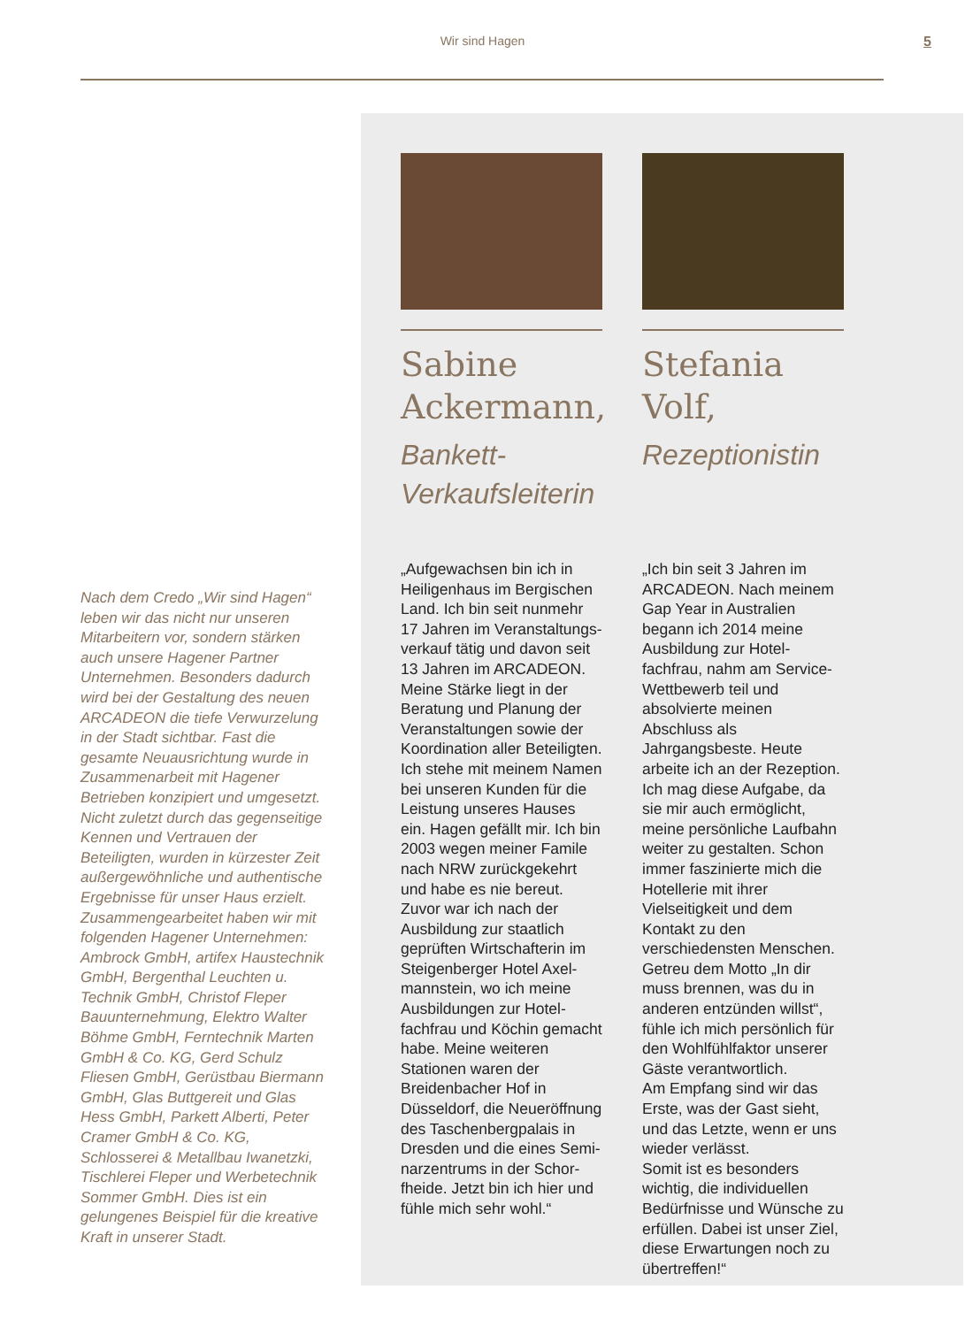Wir sind Hagen
5
Nach dem Credo „Wir sind Hagen“ leben wir das nicht nur unseren Mitarbeitern vor, sondern stärken auch unsere Hagener Partner Unternehmen. Besonders dadurch wird bei der Gestaltung des neuen ARCADEON die tiefe Verwurzelung in der Stadt sichtbar. Fast die gesamte Neuausrichtung wurde in Zusammenarbeit mit Hagener Betrieben konzipiert und umgesetzt. Nicht zuletzt durch das gegenseitige Kennen und Vertrauen der Beteiligten, wurden in kürzester Zeit außergewöhnliche und authentische Ergebnisse für unser Haus erzielt. Zusammengearbeitet haben wir mit folgenden Hagener Unternehmen: Ambrock GmbH, artifex Haustechnik GmbH, Bergenthal Leuchten u. Technik GmbH, Christof Fleper Bauunternehmung, Elektro Walter Böhme GmbH, Ferntechnik Marten GmbH & Co. KG, Gerd Schulz Fliesen GmbH, Gerüstbau Biermann GmbH, Glas Buttgereit und Glas Hess GmbH, Parkett Alberti, Peter Cramer GmbH & Co. KG, Schlosserei & Metallbau Iwanetzki, Tischlerei Fleper und Werbetechnik Sommer GmbH. Dies ist ein gelungenes Beispiel für die kreative Kraft in unserer Stadt.
Sabine Ackermann,
Bankett-Verkaufsleiterin
„Aufgewachsen bin ich in Heiligenhaus im Bergischen Land. Ich bin seit nunmehr 17 Jahren im Veranstaltungs­verkauf tätig und davon seit 13 Jahren im ARCADEON. Meine Stärke liegt in der Beratung und Planung der Veranstaltungen sowie der Koordination aller Beteiligten. Ich stehe mit meinem Namen bei unseren Kunden für die Leistung unseres Hauses ein. Hagen gefällt mir. Ich bin 2003 wegen meiner Famile nach NRW zurückgekehrt und habe es nie bereut.
Zuvor war ich nach der Ausbildung zur staatlich geprüften Wirtschafterin im Steigenberger Hotel Axel­mannstein, wo ich meine Ausbildungen zur Hotel­fachfrau und Köchin gemacht habe. Meine weiteren Stationen waren der Breidenbacher Hof in Düsseldorf, die Neueröffnung des Taschenbergpalais in Dresden und die eines Semi­narzentrums in der Schor­fheide. Jetzt bin ich hier und fühle mich sehr wohl.“
Stefania Volf,
Rezeptionistin
„Ich bin seit 3 Jahren im ARCADEON. Nach meinem Gap Year in Australien begann ich 2014 meine Ausbildung zur Hotel­fachfrau, nahm am Service-Wettbewerb teil und absolvierte meinen Abschluss als Jahrgangsbeste. Heute arbeite ich an der Rezeption. Ich mag diese Aufgabe, da sie mir auch ermöglicht, meine persönliche Laufbahn weiter zu gestalten. Schon immer faszinierte mich die Hotellerie mit ihrer Vielseitigkeit und dem Kontakt zu den verschiedensten Menschen. Getreu dem Motto „In dir muss brennen, was du in anderen entzünden willst“, fühle ich mich persönlich für den Wohlfühlfaktor unserer Gäste verantwortlich.
Am Empfang sind wir das Erste, was der Gast sieht, und das Letzte, wenn er uns wieder verlässt.
Somit ist es besonders wichtig, die individuellen Bedürfnisse und Wünsche zu erfüllen. Dabei ist unser Ziel, diese Erwartungen noch zu übertreffen!“